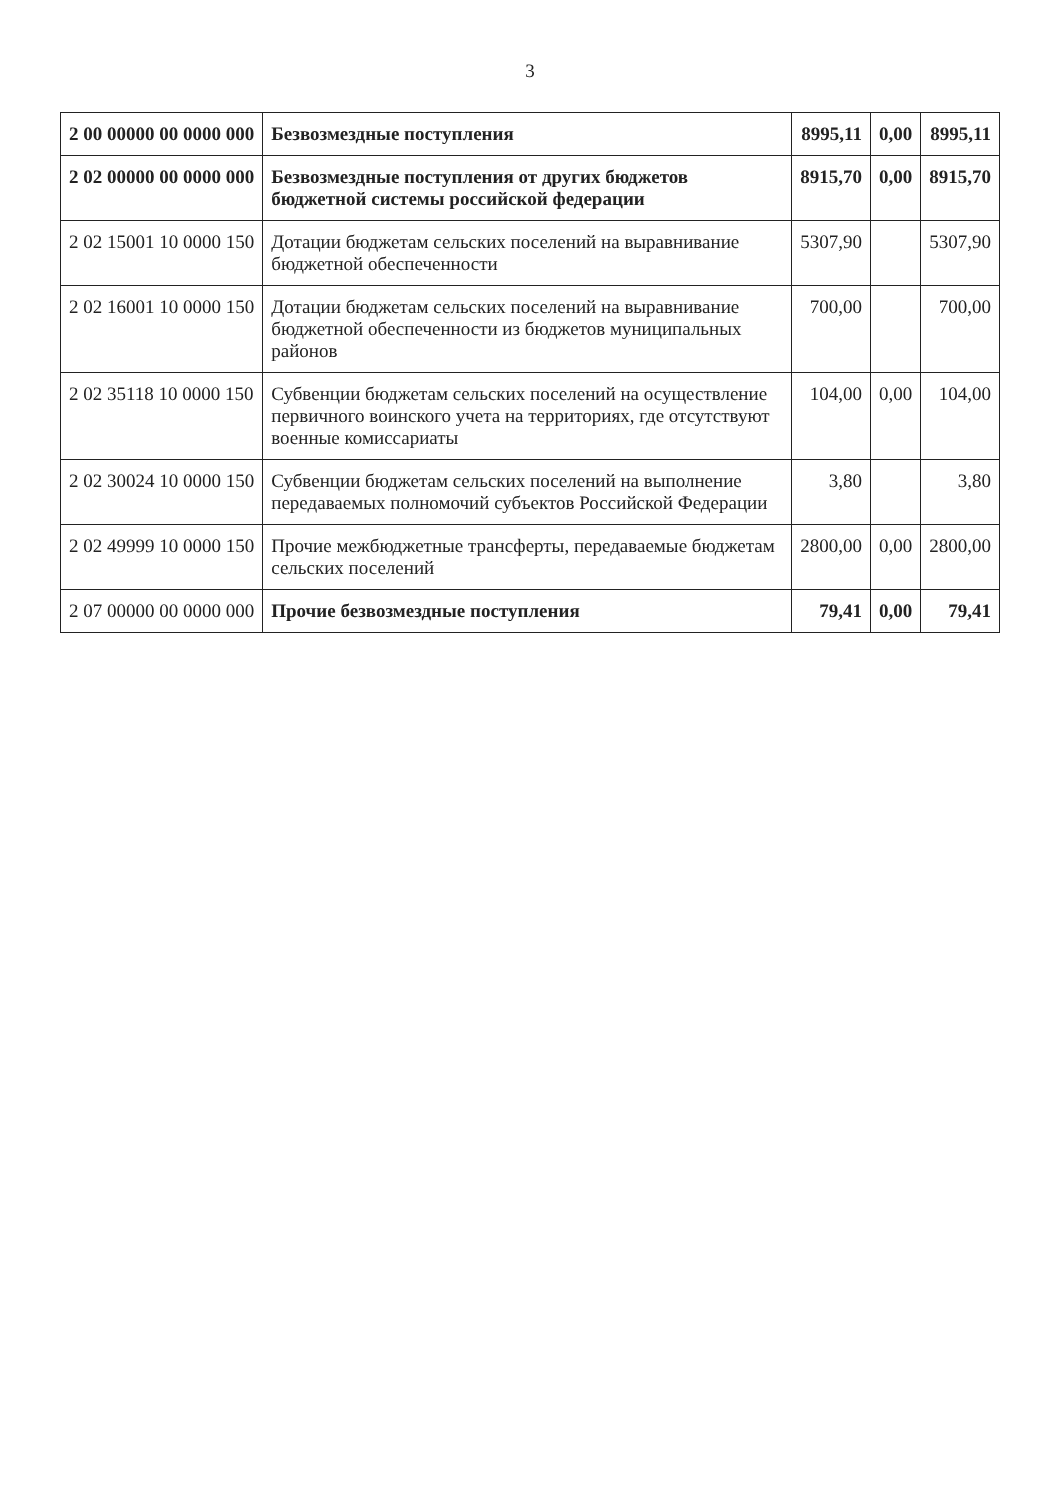3
| 2 00 00000 00 0000 000 | Безвозмездные поступления | 8995,11 | 0,00 | 8995,11 |
| 2 02 00000 00 0000 000 | Безвозмездные поступления от других бюджетов бюджетной системы российской федерации | 8915,70 | 0,00 | 8915,70 |
| 2 02 15001 10 0000 150 | Дотации бюджетам сельских поселений на выравнивание бюджетной обеспеченности | 5307,90 | | 5307,90 |
| 2 02 16001 10 0000 150 | Дотации бюджетам сельских поселений на выравнивание бюджетной обеспеченности из бюджетов муниципальных районов | 700,00 | | 700,00 |
| 2 02 35118 10 0000 150 | Субвенции бюджетам сельских поселений на осуществление первичного воинского учета на территориях, где отсутствуют военные комиссариаты | 104,00 | 0,00 | 104,00 |
| 2 02 30024 10 0000 150 | Субвенции бюджетам сельских поселений на выполнение передаваемых полномочий субъектов Российской Федерации | 3,80 | | 3,80 |
| 2 02 49999 10 0000 150 | Прочие межбюджетные трансферты, передаваемые бюджетам сельских поселений | 2800,00 | 0,00 | 2800,00 |
| 2 07 00000 00 0000 000 | Прочие безвозмездные поступления | 79,41 | 0,00 | 79,41 |